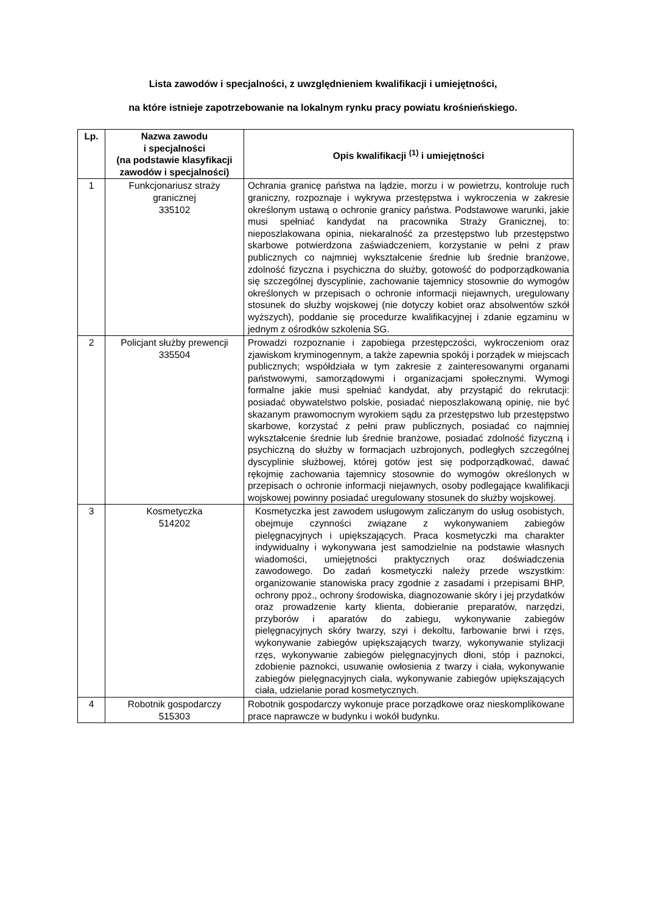Lista zawodów i specjalności, z uwzględnieniem kwalifikacji i umiejętności,
na które istnieje zapotrzebowanie na lokalnym rynku pracy powiatu krośnieńskiego.
| Lp. | Nazwa zawodu i specjalności (na podstawie klasyfikacji zawodów i specjalności) | Opis kwalifikacji <sup>(1)</sup> i umiejętności |
| --- | --- | --- |
| 1 | Funkcjonariusz straży granicznej 335102 | Ochrania granicę państwa na lądzie, morzu i w powietrzu, kontroluje ruch graniczny, rozpoznaje i wykrywa przestępstwa i wykroczenia w zakresie określonym ustawą o ochronie granicy państwa. Podstawowe warunki, jakie musi spełniać kandydat na pracownika Straży Granicznej, to: nieposzlakowana opinia, niekaralność za przestępstwo lub przestępstwo skarbowe potwierdzona zaświadczeniem, korzystanie w pełni z praw publicznych co najmniej wykształcenie średnie lub średnie branżowe, zdolność fizyczna i psychiczna do służby, gotowość do podporządkowania się szczególnej dyscyplinie, zachowanie tajemnicy stosownie do wymogów określonych w przepisach o ochronie informacji niejawnych, uregulowany stosunek do służby wojskowej (nie dotyczy kobiet oraz absolwentów szkół wyższych), poddanie się procedurze kwalifikacyjnej i zdanie egzaminu w jednym z ośrodków szkolenia SG. |
| 2 | Policjant służby prewencji 335504 | Prowadzi rozpoznanie i zapobiega przestępczości, wykroczeniom oraz zjawiskom kryminogennym, a także zapewnia spokój i porządek w miejscach publicznych; współdziała w tym zakresie z zainteresowanymi organami państwowymi, samorządowymi i organizacjami społecznymi. Wymogi formalne jakie musi spełniać kandydat, aby przystąpić do rekrutacji: posiadać obywatelstwo polskie, posiadać nieposzlakowaną opinię, nie być skazanym prawomocnym wyrokiem sądu za przestępstwo lub przestępstwo skarbowe, korzystać z pełni praw publicznych, posiadać co najmniej wykształcenie średnie lub średnie branżowe, posiadać zdolność fizyczną i psychiczną do służby w formacjach uzbrojonych, podległych szczególnej dyscyplinie służbowej, której gotów jest się podporządkować, dawać rękojmię zachowania tajemnicy stosownie do wymogów określonych w przepisach o ochronie informacji niejawnych, osoby podlegające kwalifikacji wojskowej powinny posiadać uregulowany stosunek do służby wojskowej. |
| 3 | Kosmetyczka 514202 | Kosmetyczka jest zawodem usługowym zaliczanym do usług osobistych, obejmuje czynności związane z wykonywaniem zabiegów pielęgnacyjnych i upiększających. Praca kosmetyczki ma charakter indywidualny i wykonywana jest samodzielnie na podstawie własnych wiadomości, umiejętności praktycznych oraz doświadczenia zawodowego. Do zadań kosmetyczki należy przede wszystkim: organizowanie stanowiska pracy zgodnie z zasadami i przepisami BHP, ochrony ppoż., ochrony środowiska, diagnozowanie skóry i jej przydatków oraz prowadzenie karty klienta, dobieranie preparatów, narzędzi, przyborów i aparatów do zabiegu, wykonywanie zabiegów pielęgnacyjnych skóry twarzy, szyi i dekoltu, farbowanie brwi i rzęs, wykonywanie zabiegów upiększających twarzy, wykonywanie stylizacji rzęs, wykonywanie zabiegów pielęgnacyjnych dłoni, stóp i paznokci, zdobienie paznokci, usuwanie owłosienia z twarzy i ciała, wykonywanie zabiegów pielęgnacyjnych ciała, wykonywanie zabiegów upiększających ciała, udzielanie porad kosmetycznych. |
| 4 | Robotnik gospodarczy 515303 | Robotnik gospodarczy wykonuje prace porządkowe oraz nieskomplikowane prace naprawcze w budynku i wokół budynku. |